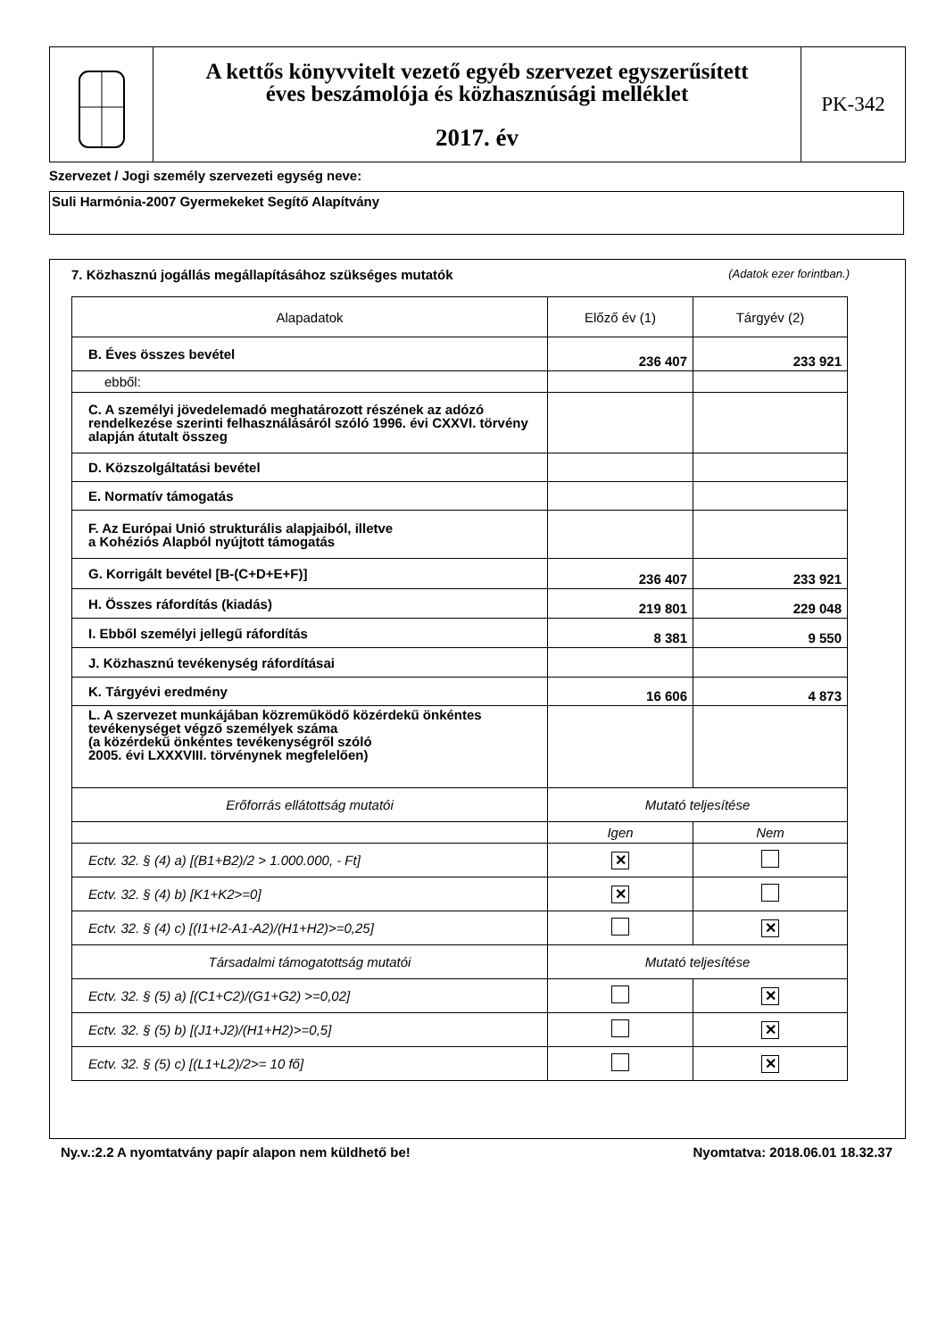A kettős könyvvitelt vezető egyéb szervezet egyszerűsített
éves beszámolója és közhasznúsági melléklet
2017. év
PK-342
Szervezet / Jogi személy szervezeti egység neve:
Suli Harmónia-2007 Gyermekeket Segítő Alapítvány
7. Közhasznú jogállás megállapításához szükséges mutatók
(Adatok ezer forintban.)
| Alapadatok | Előző év (1) | Tárgyév (2) |
| --- | --- | --- |
| B. Éves összes bevétel | 236 407 | 233 921 |
| ebből: | | |
| C. A személyi jövedelemadó meghatározott részének az adózó rendelkezése szerinti felhasználásáról szóló 1996. évi CXXVI. törvény alapján átutalt összeg | | |
| D. Közszolgáltatási bevétel | | |
| E. Normatív támogatás | | |
| F. Az Európai Unió strukturális alapjaiból, illetve a Kohéziós Alapból nyújtott támogatás | | |
| G. Korrigált bevétel [B-(C+D+E+F)] | 236 407 | 233 921 |
| H. Összes ráfordítás (kiadás) | 219 801 | 229 048 |
| I. Ebből személyi jellegű ráfordítás | 8 381 | 9 550 |
| J. Közhasznú tevékenység ráfordításai | | |
| K. Tárgyévi eredmény | 16 606 | 4 873 |
| L. A szervezet munkájában közreműködő közérdekű önkéntes tevékenységet végző személyek száma (a közérdekű önkéntes tevékenységről szóló 2005. évi LXXXVIII. törvénynek megfelelően) | | |
| Erőforrás ellátottság mutatói | Mutató teljesítése | |
| | Igen | Nem |
| Ectv. 32. § (4) a) [(B1+B2)/2 > 1.000.000, - Ft] | ✕ | |
| Ectv. 32. § (4) b) [K1+K2>=0] | ✕ | |
| Ectv. 32. § (4) c) [(I1+I2-A1-A2)/(H1+H2)>=0,25] | | ✕ |
| Társadalmi támogatottság mutatói | Mutató teljesítése | |
| Ectv. 32. § (5) a) [(C1+C2)/(G1+G2) >=0,02] | | ✕ |
| Ectv. 32. § (5) b) [(J1+J2)/(H1+H2)>=0,5] | | ✕ |
| Ectv. 32. § (5) c) [(L1+L2)/2>= 10 fő] | | ✕ |
Ny.v.:2.2 A nyomtatvány papír alapon nem küldhető be! Nyomtatva: 2018.06.01 18.32.37